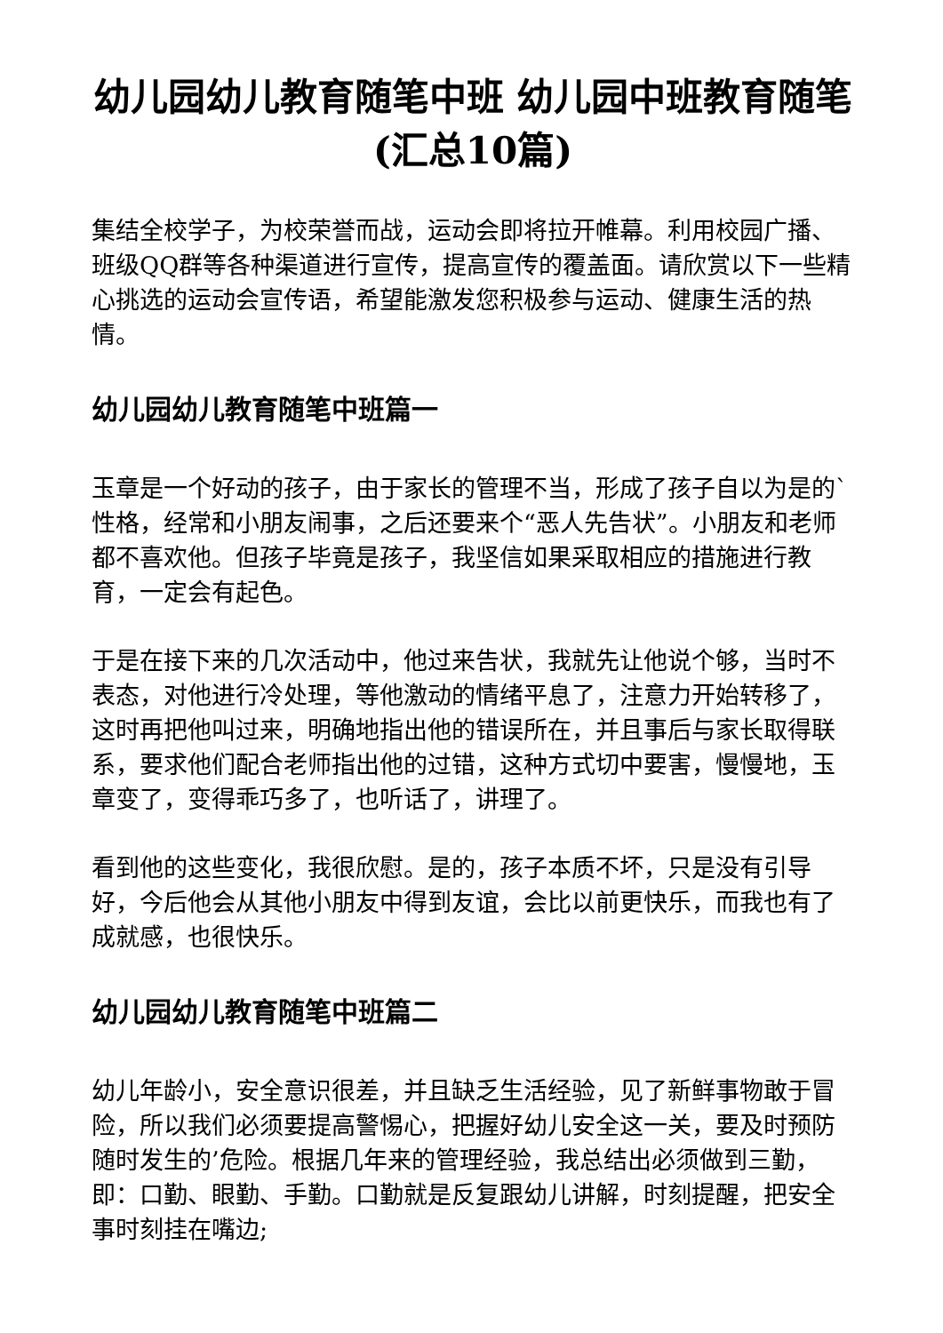幼儿园幼儿教育随笔中班 幼儿园中班教育随笔(汇总10篇)
集结全校学子，为校荣誉而战，运动会即将拉开帷幕。利用校园广播、班级QQ群等各种渠道进行宣传，提高宣传的覆盖面。请欣赏以下一些精心挑选的运动会宣传语，希望能激发您积极参与运动、健康生活的热情。
幼儿园幼儿教育随笔中班篇一
玉章是一个好动的孩子，由于家长的管理不当，形成了孩子自以为是的`性格，经常和小朋友闹事，之后还要来个“恶人先告状”。小朋友和老师都不喜欢他。但孩子毕竟是孩子，我坚信如果采取相应的措施进行教育，一定会有起色。
于是在接下来的几次活动中，他过来告状，我就先让他说个够，当时不表态，对他进行冷处理，等他激动的情绪平息了，注意力开始转移了，这时再把他叫过来，明确地指出他的错误所在，并且事后与家长取得联系，要求他们配合老师指出他的过错，这种方式切中要害，慢慢地，玉章变了，变得乖巧多了，也听话了，讲理了。
看到他的这些变化，我很欣慰。是的，孩子本质不坏，只是没有引导好，今后他会从其他小朋友中得到友谊，会比以前更快乐，而我也有了成就感，也很快乐。
幼儿园幼儿教育随笔中班篇二
幼儿年龄小，安全意识很差，并且缺乏生活经验，见了新鲜事物敢于冒险，所以我们必须要提高警惕心，把握好幼儿安全这一关，要及时预防随时发生的’危险。根据几年来的管理经验，我总结出必须做到三勤，即：口勤、眼勤、手勤。口勤就是反复跟幼儿讲解，时刻提醒，把安全事时刻挂在嘴边;